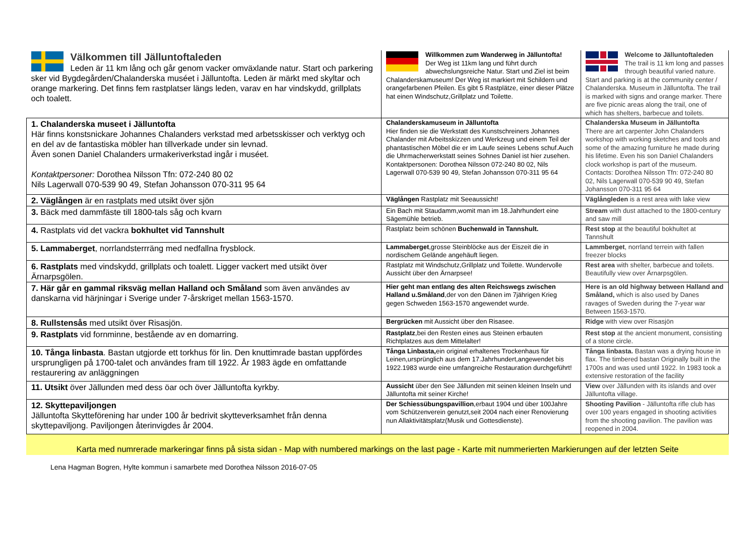| Välkommen till Jälluntoftaleden Leden är 11 km lång och går genom vacker omväxlande natur. Start och parkering sker vid Bygdegården/Chalanderska muséet i Jälluntofta. Leden är märkt med skyltar och orange markering. Det finns fem rastplatser längs leden, varav en har vindskydd, grillplats och toalett. | Willkommen zum Wanderweg in Jälluntofta! Der Weg ist 11km lang und führt durch abwechslungsreiche Natur. Start und Ziel ist beim Chalanderskamuseum! Der Weg ist markiert mit Schildern und orangefarbenen Pfeilen. Es gibt 5 Rastplätze, einer dieser Plätze hat einen Windschutz,Grillplatz und Toilette. | Welcome to Jälluntoftaleden The trail is 11 km long and passes through beautiful varied nature. Start and parking is at the community center / Chalanderska. Museum in Jälluntofta. The trail is marked with signs and orange marker. There are five picnic areas along the trail, one of which has shelters, barbecue and toilets. |
| 1. Chalanderska museet i Jälluntofta Här finns konstsnickare Johannes Chalanders verkstad med arbetsskisser och verktyg och en del av de fantastiska möbler han tillverkade under sin levnad. Även sonen Daniel Chalanders urmakeriverkstad ingår i muséet. Kontaktpersoner: Dorothea Nilsson Tfn: 072-240 80 02 Nils Lagerwall 070-539 90 49, Stefan Johansson 070-311 95 64 | Chalanderskamuseum in Jälluntofta Hier finden sie die Werkstatt des Kunstschreiners Johannes Chalander mit Arbeitsskizzen und Werkzeug und einem Teil der phantastischen Möbel die er im Laufe seines Lebens schuf.Auch die Uhrmacherwerkstatt seines Sohnes Daniel ist hier zusehen. Kontaktpersonen: Dorothea Nilsson 072-240 80 02, Nils Lagerwall 070-539 90 49, Stefan Johansson 070-311 95 64 | Chalanderska Museum in Jälluntofta There are art carpenter John Chalanders workshop with working sketches and tools and some of the amazing furniture he made during his lifetime. Even his son Daniel Chalanders clock workshop is part of the museum. Contacts: Dorothea Nilsson Tfn: 072-240 80 02, Nils Lagerwall 070-539 90 49, Stefan Johansson 070-311 95 64 |
| 2. Väglången är en rastplats med utsikt över sjön | Väglången Rastplatz mit Seeaussicht! | Väglångleden is a rest area with lake view |
| 3. Bäck med dammfäste till 1800-tals såg och kvarn | Ein Bach mit Staudamm,womit man im 18.Jahrhundert eine Sägemühle betrieb. | Stream with dust attached to the 1800-century and saw mill |
| 4. Rastplats vid det vackra bokhultet vid Tannshult | Rastplatz beim schönen Buchenwald in Tannshult. | Rest stop at the beautiful bokhultet at Tannshult |
| 5. Lammaberget , norrlandsterrräng med nedfallna frysblock. | Lammaberget ,grosse Steinblöcke aus der Eiszeit die in nordischem Gelände angehäuft liegen. | Lammberget , norrland terrein with fallen freezer blocks |
| 6. Rastplats med vindskydd, grillplats och toalett. Ligger vackert med utsikt över Ärnarpsgölen. | Rastplatz mit Windschutz,Grillplatz und Toilette. Wundervolle Aussicht über den Ärnarpsee! | Rest area with shelter, barbecue and toilets. Beautifully view over Ärnarpsgölen. |
| 7. Här går en gammal riksväg mellan Halland och Småland som även användes av danskarna vid härjningar i Sverige under 7-årskriget mellan 1563-1570. | Hier geht man entlang des alten Reichswegs zwischen Halland u.Småland ,der von den Dänen im 7jährigen Krieg gegen Schweden 1563-1570 angewendet wurde. | Here is an old highway between Halland and Småland, which is also used by Danes ravages of Sweden during the 7-year war Between 1563-1570. |
| 8. Rullstensås med utsikt över Risasjön. | Bergrücken mit Aussicht über den Risasee. | Ridge with view over Risasjön |
| 9. Rastplats vid fornminne, bestående av en domarring. | Rastplatz ,bei den Resten eines aus Steinen erbauten Richtplatzes aus dem Mittelalter! | Rest stop at the ancient monument, consisting of a stone circle. |
| 10. Tånga linbasta . Bastan utgjorde ett torkhus för lin. Den knuttimrade bastan uppfördes ursprungligen på 1700-talet och användes fram till 1922. År 1983 ägde en omfattande restaurering av anläggningen | Tånga Linbasta, ein original erhaltenes Trockenhaus für Leinen,ursprünglich aus dem 17.Jahrhundert,angewendet bis 1922.1983 wurde eine umfangreiche Restauration durchgeführt! | Tånga linbasta. Bastan was a drying house in flax. The timbered bastan Originally built in the 1700s and was used until 1922. In 1983 took a extensive restoration of the facility |
| 11. Utsikt över Jällunden med dess öar och över Jälluntofta kyrkby. | Aussicht über den See Jällunden mit seinen kleinen Inseln und Jälluntofta mit seiner Kirche! | View over Jällunden with its islands and over Jälluntofta village. |
| 12. Skyttepaviljongen Jälluntofta Skytteförening har under 100 år bedrivit skytteverksamhet från denna skyttepaviljong. Paviljongen återinvigdes år 2004. | Der Schiessübungspavillion ,erbaut 1904 und über 100Jahre vom Schützenverein genutzt,seit 2004 nach einer Renovierung nun Allaktivitätsplatz(Musik und Gottesdienste). | Shooting Pavilion - Jälluntofta rifle club has over 100 years engaged in shooting activities from the shooting pavilion. The pavilion was reopened in 2004. |
Karta med numrerade markeringar finns på sista sidan - Map with numbered markings on the last page - Karte mit nummerierten Markierungen auf der letzten Seite
Lena Hagman Bogren, Hylte kommun i samarbete med Dorothea Nilsson 2016-07-05